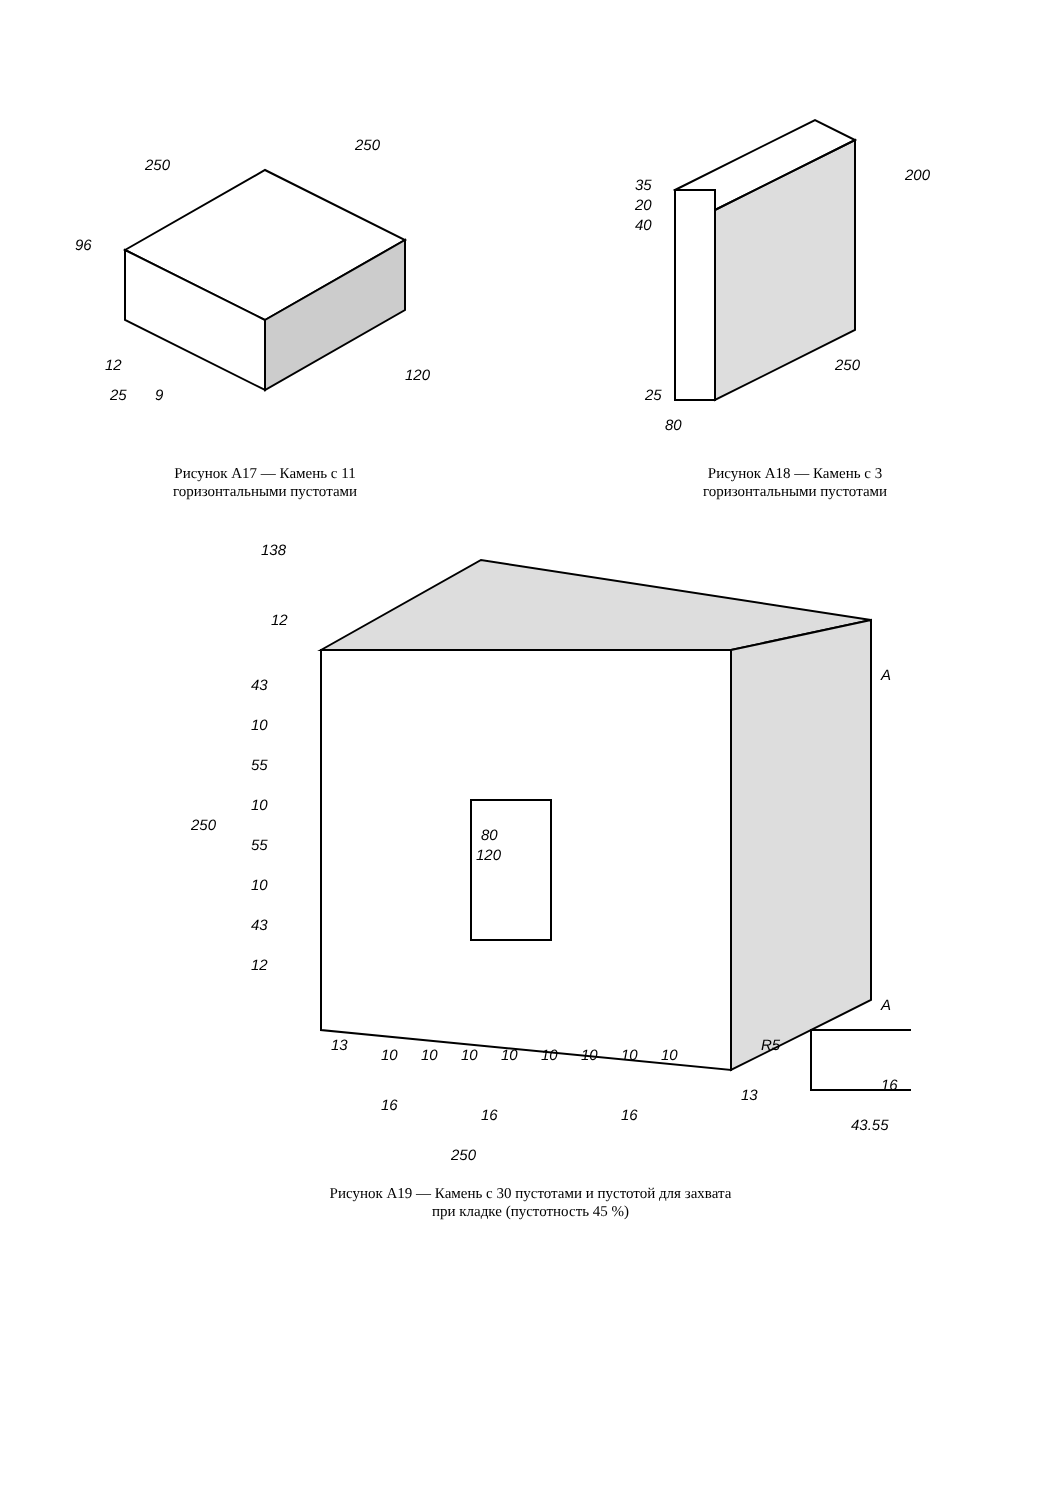250
250
96
120
12
25
9
Рисунок А17 — Камень с 11
горизонтальными пустотами
35
20
40
200
250
25
80
Рисунок А18 — Камень с 3
горизонтальными пустотами
138
12
250
43
10
55
10
55
10
43
12
80
120
A
13
10
10
10
10
10
10
10
10
13
16
16
16
250
A
R5
16
43.55
Рисунок А19 — Камень с 30 пустотами и пустотой для захвата
при кладке (пустотность 45 %)